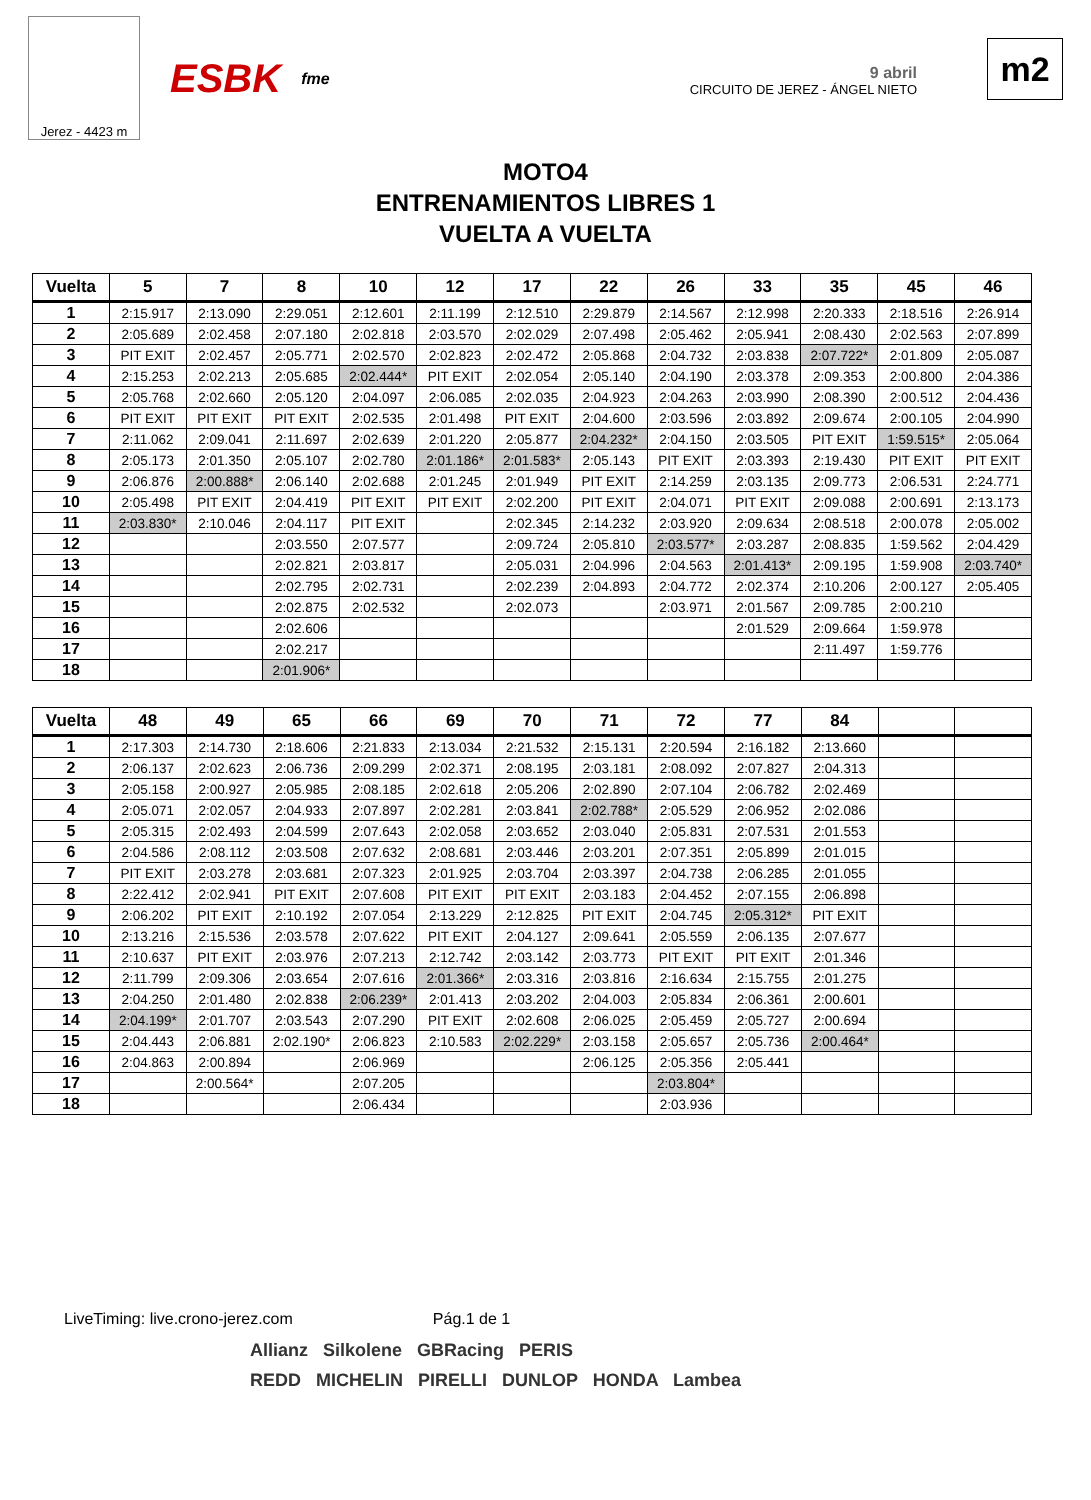Jerez - 4423 m
ESBK fme
9 abril
CIRCUITO DE JEREZ - ÁNGEL NIETO
m2
MOTO4
ENTRENAMIENTOS LIBRES 1
VUELTA A VUELTA
| Vuelta | 5 | 7 | 8 | 10 | 12 | 17 | 22 | 26 | 33 | 35 | 45 | 46 |
| --- | --- | --- | --- | --- | --- | --- | --- | --- | --- | --- | --- | --- |
| 1 | 2:15.917 | 2:13.090 | 2:29.051 | 2:12.601 | 2:11.199 | 2:12.510 | 2:29.879 | 2:14.567 | 2:12.998 | 2:20.333 | 2:18.516 | 2:26.914 |
| 2 | 2:05.689 | 2:02.458 | 2:07.180 | 2:02.818 | 2:03.570 | 2:02.029 | 2:07.498 | 2:05.462 | 2:05.941 | 2:08.430 | 2:02.563 | 2:07.899 |
| 3 | PIT EXIT | 2:02.457 | 2:05.771 | 2:02.570 | 2:02.823 | 2:02.472 | 2:05.868 | 2:04.732 | 2:03.838 | 2:07.722* | 2:01.809 | 2:05.087 |
| 4 | 2:15.253 | 2:02.213 | 2:05.685 | 2:02.444* | PIT EXIT | 2:02.054 | 2:05.140 | 2:04.190 | 2:03.378 | 2:09.353 | 2:00.800 | 2:04.386 |
| 5 | 2:05.768 | 2:02.660 | 2:05.120 | 2:04.097 | 2:06.085 | 2:02.035 | 2:04.923 | 2:04.263 | 2:03.990 | 2:08.390 | 2:00.512 | 2:04.436 |
| 6 | PIT EXIT | PIT EXIT | PIT EXIT | 2:02.535 | 2:01.498 | PIT EXIT | 2:04.600 | 2:03.596 | 2:03.892 | 2:09.674 | 2:00.105 | 2:04.990 |
| 7 | 2:11.062 | 2:09.041 | 2:11.697 | 2:02.639 | 2:01.220 | 2:05.877 | 2:04.232* | 2:04.150 | 2:03.505 | PIT EXIT | 1:59.515* | 2:05.064 |
| 8 | 2:05.173 | 2:01.350 | 2:05.107 | 2:02.780 | 2:01.186* | 2:01.583* | 2:05.143 | PIT EXIT | 2:03.393 | 2:19.430 | PIT EXIT | PIT EXIT |
| 9 | 2:06.876 | 2:00.888* | 2:06.140 | 2:02.688 | 2:01.245 | 2:01.949 | PIT EXIT | 2:14.259 | 2:03.135 | 2:09.773 | 2:06.531 | 2:24.771 |
| 10 | 2:05.498 | PIT EXIT | 2:04.419 | PIT EXIT | PIT EXIT | 2:02.200 | PIT EXIT | 2:04.071 | PIT EXIT | 2:09.088 | 2:00.691 | 2:13.173 |
| 11 | 2:03.830* | 2:10.046 | 2:04.117 | PIT EXIT | | 2:02.345 | 2:14.232 | 2:03.920 | 2:09.634 | 2:08.518 | 2:00.078 | 2:05.002 |
| 12 | | | 2:03.550 | 2:07.577 | | 2:09.724 | 2:05.810 | 2:03.577* | 2:03.287 | 2:08.835 | 1:59.562 | 2:04.429 |
| 13 | | | 2:02.821 | 2:03.817 | | 2:05.031 | 2:04.996 | 2:04.563 | 2:01.413* | 2:09.195 | 1:59.908 | 2:03.740* |
| 14 | | | 2:02.795 | 2:02.731 | | 2:02.239 | 2:04.893 | 2:04.772 | 2:02.374 | 2:10.206 | 2:00.127 | 2:05.405 |
| 15 | | | 2:02.875 | 2:02.532 | | 2:02.073 | | 2:03.971 | 2:01.567 | 2:09.785 | 2:00.210 | |
| 16 | | | 2:02.606 | | | | | | 2:01.529 | 2:09.664 | 1:59.978 | |
| 17 | | | 2:02.217 | | | | | | | 2:11.497 | 1:59.776 | |
| 18 | | | 2:01.906* | | | | | | | | | |
| Vuelta | 48 | 49 | 65 | 66 | 69 | 70 | 71 | 72 | 77 | 84 | | |
| --- | --- | --- | --- | --- | --- | --- | --- | --- | --- | --- | --- | --- |
| 1 | 2:17.303 | 2:14.730 | 2:18.606 | 2:21.833 | 2:13.034 | 2:21.532 | 2:15.131 | 2:20.594 | 2:16.182 | 2:13.660 | | |
| 2 | 2:06.137 | 2:02.623 | 2:06.736 | 2:09.299 | 2:02.371 | 2:08.195 | 2:03.181 | 2:08.092 | 2:07.827 | 2:04.313 | | |
| 3 | 2:05.158 | 2:00.927 | 2:05.985 | 2:08.185 | 2:02.618 | 2:05.206 | 2:02.890 | 2:07.104 | 2:06.782 | 2:02.469 | | |
| 4 | 2:05.071 | 2:02.057 | 2:04.933 | 2:07.897 | 2:02.281 | 2:03.841 | 2:02.788* | 2:05.529 | 2:06.952 | 2:02.086 | | |
| 5 | 2:05.315 | 2:02.493 | 2:04.599 | 2:07.643 | 2:02.058 | 2:03.652 | 2:03.040 | 2:05.831 | 2:07.531 | 2:01.553 | | |
| 6 | 2:04.586 | 2:08.112 | 2:03.508 | 2:07.632 | 2:08.681 | 2:03.446 | 2:03.201 | 2:07.351 | 2:05.899 | 2:01.015 | | |
| 7 | PIT EXIT | 2:03.278 | 2:03.681 | 2:07.323 | 2:01.925 | 2:03.704 | 2:03.397 | 2:04.738 | 2:06.285 | 2:01.055 | | |
| 8 | 2:22.412 | 2:02.941 | PIT EXIT | 2:07.608 | PIT EXIT | PIT EXIT | 2:03.183 | 2:04.452 | 2:07.155 | 2:06.898 | | |
| 9 | 2:06.202 | PIT EXIT | 2:10.192 | 2:07.054 | 2:13.229 | 2:12.825 | PIT EXIT | 2:04.745 | 2:05.312* | PIT EXIT | | |
| 10 | 2:13.216 | 2:15.536 | 2:03.578 | 2:07.622 | PIT EXIT | 2:04.127 | 2:09.641 | 2:05.559 | 2:06.135 | 2:07.677 | | |
| 11 | 2:10.637 | PIT EXIT | 2:03.976 | 2:07.213 | 2:12.742 | 2:03.142 | 2:03.773 | PIT EXIT | PIT EXIT | 2:01.346 | | |
| 12 | 2:11.799 | 2:09.306 | 2:03.654 | 2:07.616 | 2:01.366* | 2:03.316 | 2:03.816 | 2:16.634 | 2:15.755 | 2:01.275 | | |
| 13 | 2:04.250 | 2:01.480 | 2:02.838 | 2:06.239* | 2:01.413 | 2:03.202 | 2:04.003 | 2:05.834 | 2:06.361 | 2:00.601 | | |
| 14 | 2:04.199* | 2:01.707 | 2:03.543 | 2:07.290 | PIT EXIT | 2:02.608 | 2:06.025 | 2:05.459 | 2:05.727 | 2:00.694 | | |
| 15 | 2:04.443 | 2:06.881 | 2:02.190* | 2:06.823 | 2:10.583 | 2:02.229* | 2:03.158 | 2:05.657 | 2:05.736 | 2:00.464* | | |
| 16 | 2:04.863 | 2:00.894 | | 2:06.969 | | | 2:06.125 | 2:05.356 | 2:05.441 | | | |
| 17 | | 2:00.564* | | 2:07.205 | | | | 2:03.804* | | | | |
| 18 | | | | 2:06.434 | | | | 2:03.936 | | | | |
LiveTiming: live.crono-jerez.com Pág.1 de 1
Allianz Silkolene GBRacing PERIS
REDD MICHELIN PIRELLI DUNLOP HONDA Lambea